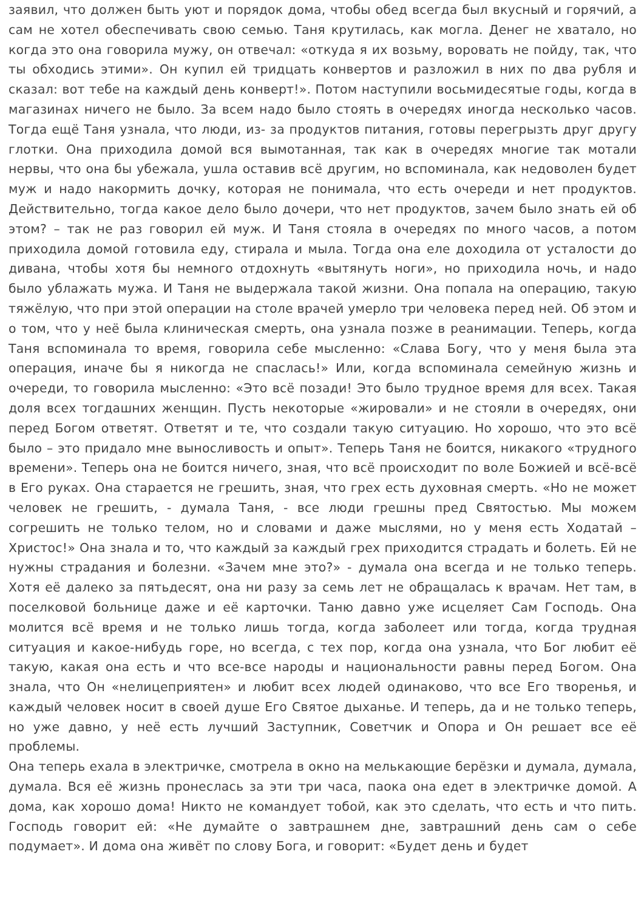заявил, что должен быть уют и порядок дома, чтобы обед всегда был вкусный и горячий, а сам не хотел обеспечивать свою семью. Таня крутилась, как могла. Денег не хватало, но когда это она говорила мужу, он отвечал: «откуда я их возьму, воровать не пойду, так, что ты обходись этими». Он купил ей тридцать конвертов и разложил в них по два рубля и сказал: вот тебе на каждый день конверт!». Потом наступили восьмидесятые годы, когда в магазинах ничего не было. За всем надо было стоять в очередях иногда несколько часов. Тогда ещё Таня узнала, что люди, из- за продуктов питания, готовы перегрызть друг другу глотки. Она приходила домой вся вымотанная, так как в очередях многие так мотали нервы, что она бы убежала, ушла оставив всё другим, но вспоминала, как недоволен будет муж и надо накормить дочку, которая не понимала, что есть очереди и нет продуктов. Действительно, тогда какое дело было дочери, что нет продуктов, зачем было знать ей об этом? – так не раз говорил ей муж. И Таня стояла в очередях по много часов, а потом приходила домой готовила еду, стирала и мыла. Тогда она еле доходила от усталости до дивана, чтобы хотя бы немного отдохнуть «вытянуть ноги», но приходила ночь, и надо было ублажать мужа. И Таня не выдержала такой жизни. Она попала на операцию, такую тяжёлую, что при этой операции на столе врачей умерло три человека перед ней. Об этом и о том, что у неё была клиническая смерть, она узнала позже в реанимации. Теперь, когда Таня вспоминала то время, говорила себе мысленно: «Слава Богу, что у меня была эта операция, иначе бы я никогда не спаслась!» Или, когда вспоминала семейную жизнь и очереди, то говорила мысленно: «Это всё позади! Это было трудное время для всех. Такая доля всех тогдашних женщин. Пусть некоторые «жировали» и не стояли в очередях, они перед Богом ответят. Ответят и те, что создали такую ситуацию. Но хорошо, что это всё было – это придало мне выносливость и опыт». Теперь Таня не боится, никакого «трудного времени». Теперь она не боится ничего, зная, что всё происходит по воле Божией и всё-всё в Его руках. Она старается не грешить, зная, что грех есть духовная смерть. «Но не может человек не грешить, - думала Таня, - все люди грешны пред Святостью. Мы можем согрешить не только телом, но и словами и даже мыслями, но у меня есть Ходатай – Христос!» Она знала и то, что каждый за каждый грех приходится страдать и болеть. Ей не нужны страдания и болезни. «Зачем мне это?» - думала она всегда и не только теперь. Хотя её далеко за пятьдесят, она ни разу за семь лет не обращалась к врачам. Нет там, в поселковой больнице даже и её карточки. Таню давно уже исцеляет Сам Господь. Она молится всё время и не только лишь тогда, когда заболеет или тогда, когда трудная ситуация и какое-нибудь горе, но всегда, с тех пор, когда она узнала, что Бог любит её такую, какая она есть и что все-все народы и национальности равны перед Богом. Она знала, что Он «нелицеприятен» и любит всех людей одинаково, что все Его творенья, и каждый человек носит в своей душе Его Святое дыханье. И теперь, да и не только теперь, но уже давно, у неё есть лучший Заступник, Советчик и Опора и Он решает все её проблемы.
Она теперь ехала в электричке, смотрела в окно на мелькающие берёзки и думала, думала, думала. Вся её жизнь пронеслась за эти три часа, паока она едет в электричке домой. А дома, как хорошо дома! Никто не командует тобой, как это сделать, что есть и что пить. Господь говорит ей: «Не думайте о завтрашнем дне, завтрашний день сам о себе подумает». И дома она живёт по слову Бога, и говорит: «Будет день и будет